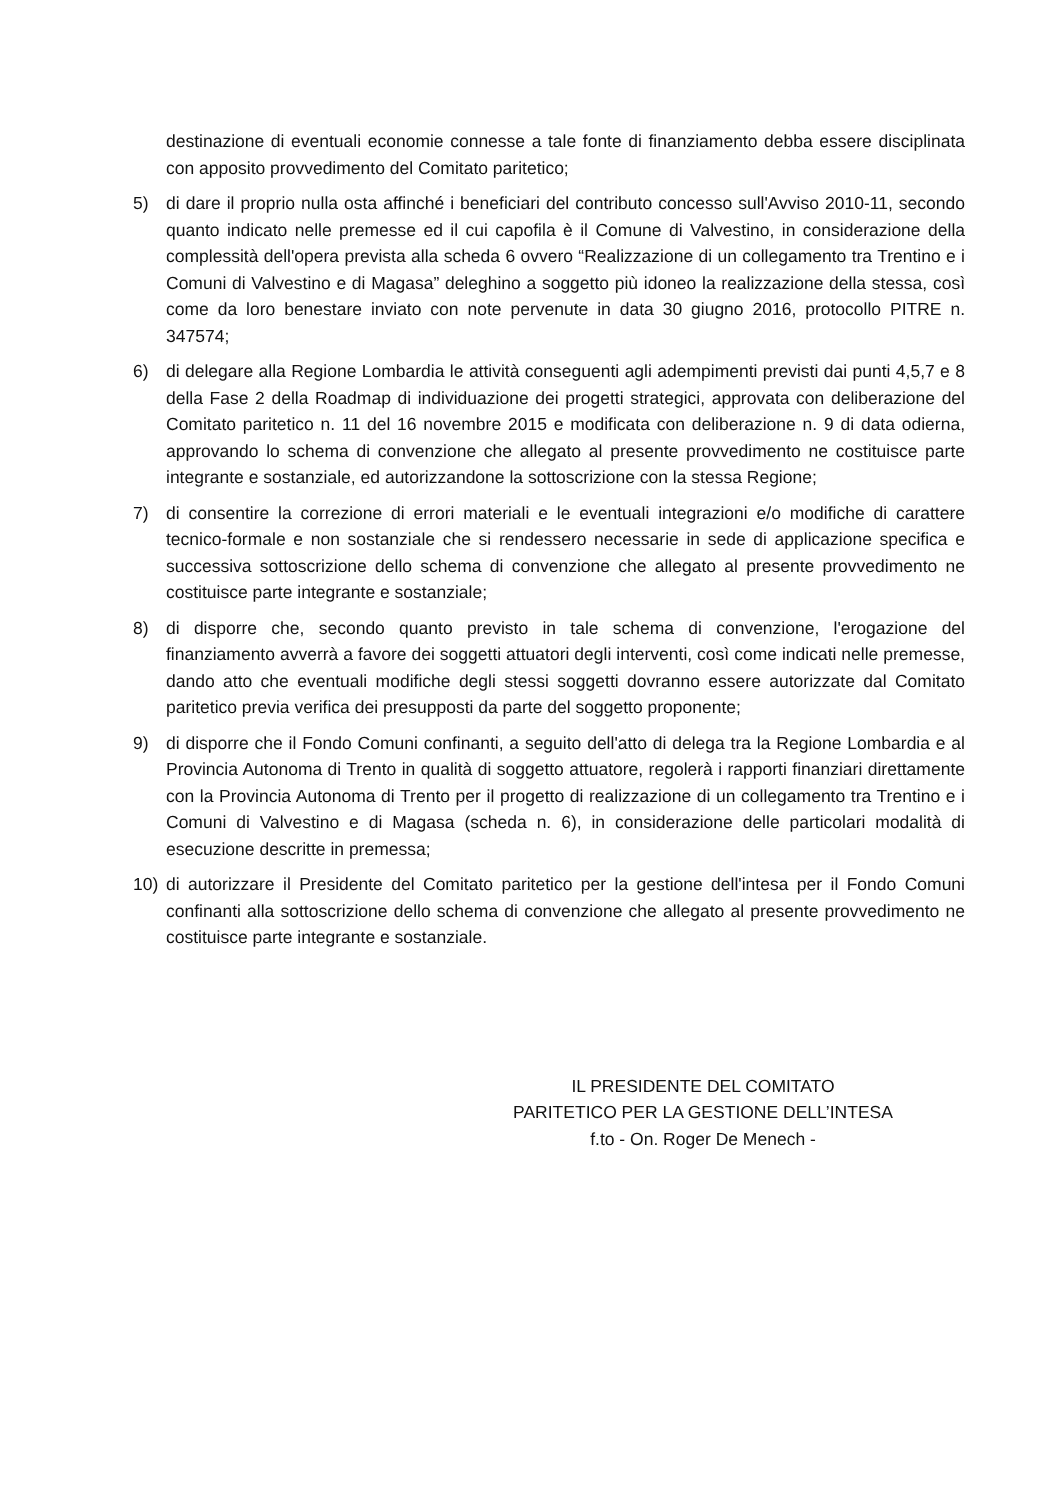destinazione di eventuali economie connesse a tale fonte di finanziamento debba essere disciplinata con apposito provvedimento del Comitato paritetico;
5) di dare il proprio nulla osta affinché i beneficiari del contributo concesso sull'Avviso 2010-11, secondo quanto indicato nelle premesse ed il cui capofila è il Comune di Valvestino, in considerazione della complessità dell'opera prevista alla scheda 6 ovvero “Realizzazione di un collegamento tra Trentino e i Comuni di Valvestino e di Magasa” deleghino a soggetto più idoneo la realizzazione della stessa, così come da loro benestare inviato con note pervenute in data 30 giugno 2016, protocollo PITRE n. 347574;
6) di delegare alla Regione Lombardia le attività conseguenti agli adempimenti previsti dai punti 4,5,7 e 8 della Fase 2 della Roadmap di individuazione dei progetti strategici, approvata con deliberazione del Comitato paritetico n. 11 del 16 novembre 2015 e modificata con deliberazione n. 9 di data odierna, approvando lo schema di convenzione che allegato al presente provvedimento ne costituisce parte integrante e sostanziale, ed autorizzandone la sottoscrizione con la stessa Regione;
7) di consentire la correzione di errori materiali e le eventuali integrazioni e/o modifiche di carattere tecnico-formale e non sostanziale che si rendessero necessarie in sede di applicazione specifica e successiva sottoscrizione dello schema di convenzione che allegato al presente provvedimento ne costituisce parte integrante e sostanziale;
8) di disporre che, secondo quanto previsto in tale schema di convenzione, l'erogazione del finanziamento avverrà a favore dei soggetti attuatori degli interventi, così come indicati nelle premesse, dando atto che eventuali modifiche degli stessi soggetti dovranno essere autorizzate dal Comitato paritetico previa verifica dei presupposti da parte del soggetto proponente;
9) di disporre che il Fondo Comuni confinanti, a seguito dell'atto di delega tra la Regione Lombardia e al Provincia Autonoma di Trento in qualità di soggetto attuatore, regolerà i rapporti finanziari direttamente con la Provincia Autonoma di Trento per il progetto di realizzazione di un collegamento tra Trentino e i Comuni di Valvestino e di Magasa (scheda n. 6), in considerazione delle particolari modalità di esecuzione descritte in premessa;
10) di autorizzare il Presidente del Comitato paritetico per la gestione dell'intesa per il Fondo Comuni confinanti alla sottoscrizione dello schema di convenzione che allegato al presente provvedimento ne costituisce parte integrante e sostanziale.
IL PRESIDENTE DEL COMITATO
PARITETICO PER LA GESTIONE DELL’INTESA
f.to - On. Roger De Menech -